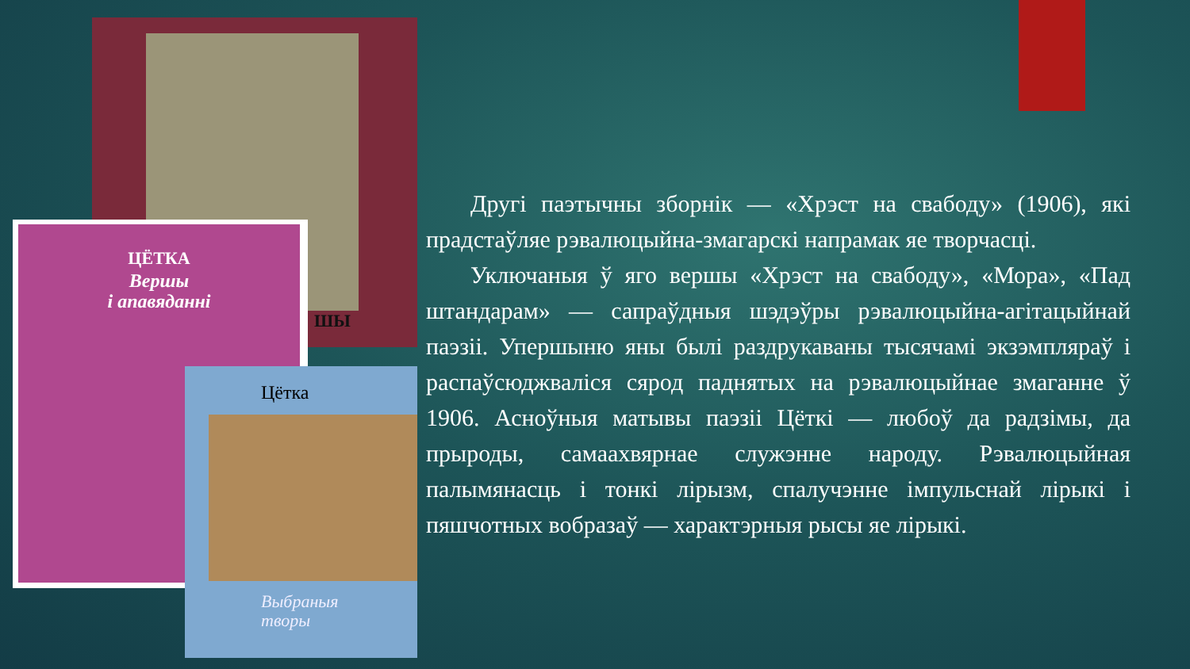ШЫ
ЦЁТКА
Вершы
і апавяданні
Цётка
Выбраныя
творы
Другі паэтычны зборнік — «Хрэст на свабоду» (1906), які прадстаўляе рэвалюцыйна-змагарскі напрамак яе творчасці.
Уключаныя ў яго вершы «Хрэст на свабоду», «Мора», «Пад штандарам» — сапраўдныя шэдэўры рэвалюцыйна-агітацыйнай паэзіі. Упершыню яны былі раздрукаваны тысячамі экзэмпляраў і распаўсюджваліся сярод паднятых на рэвалюцыйнае змаганне ў 1906. Асноўныя матывы паэзіі Цёткі — любоў да радзімы, да прыроды, самаахвярнае служэнне народу. Рэвалюцыйная палымянасць і тонкі лірызм, спалучэнне імпульснай лірыкі і пяшчотных вобразаў — характэрныя рысы яе лірыкі.